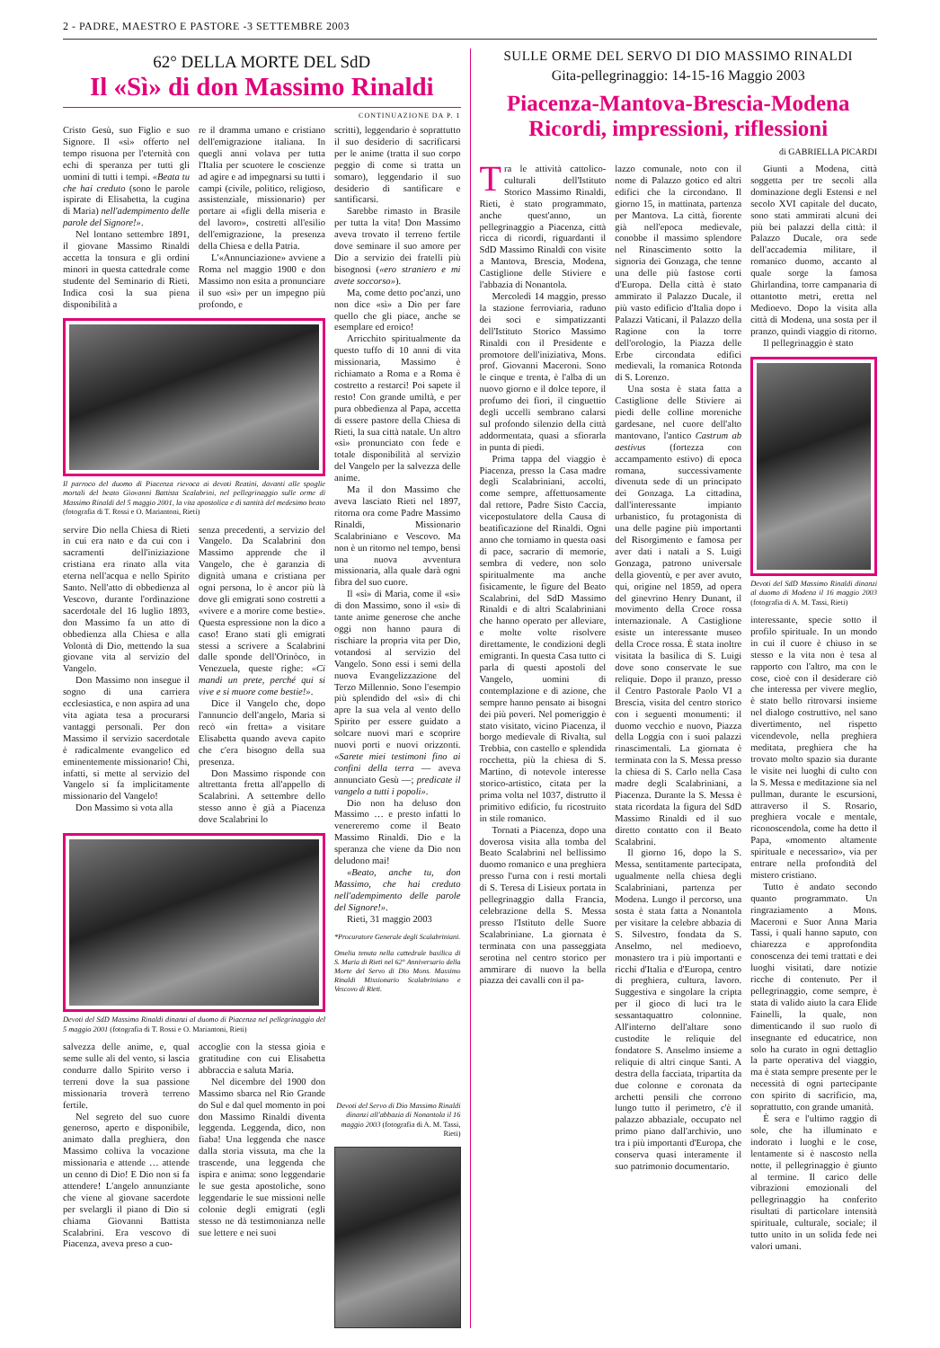2 - PADRE, MAESTRO E PASTORE -3 SETTEMBRE 2003
62° DELLA MORTE DEL SdD
Il «Sì» di don Massimo Rinaldi
CONTINUAZIONE DA P. 1
Cristo Gesù, suo Figlio e suo Signore. Il «sì» offerto nel tempo risuona per l'eternità con echi di speranza per tutti gli uomini di tutti i tempi. «Beata tu che hai creduto (sono le parole ispirate di Elisabetta, la cugina di Maria) nell'adempimento delle parole del Signore!».
Nel lontano settembre 1891, il giovane Massimo Rinaldi accetta la tonsura e gli ordini minori in questa cattedrale come studente del Seminario di Rieti. Indica così la sua piena disponibilità a
re il dramma umano e cristiano dell'emigrazione italiana. In quegli anni volava per tutta l'Italia per scuotere le coscienze ad agire e ad impegnarsi su tutti i campi (civile, politico, religioso, assistenziale, missionario) per portare ai «figli della miseria e del lavoro», costretti all'esilio dell'emigrazione, la presenza della Chiesa e della Patria.
L'«Annunciazione» avviene a Roma nel maggio 1900 e don Massimo non esita a pronunciare il suo «sì» per un impegno più profondo, e
Il parroco del duomo di Piacenza rievoca ai devoti Reatini, davanti alle spoglie mortali del beato Giovanni Battista Scalabrini, nel pellegrinaggio sulle orme di Massimo Rinaldi del 5 maggio 2001, la vita apostolica e di santità del medesimo beato (fotografia di T. Rossi e O. Mariantoni, Rieti)
servire Dio nella Chiesa di Rieti in cui era nato e da cui con i sacramenti dell'iniziazione cristiana era rinato alla vita eterna nell'acqua e nello Spirito Santo. Nell'atto di obbedienza al Vescovo, durante l'ordinazione sacerdotale del 16 luglio 1893, don Massimo fa un atto di obbedienza alla Chiesa e alla Volontà di Dio, mettendo la sua giovane vita al servizio del Vangelo.
Don Massimo non insegue il sogno di una carriera ecclesiastica, e non aspira ad una vita agiata tesa a procurarsi vantaggi personali. Per don Massimo il servizio sacerdotale è radicalmente evangelico ed eminentemente missionario! Chi, infatti, si mette al servizio del Vangelo si fa implicitamente missionario del Vangelo!
Don Massimo si vota alla
senza precedenti, a servizio del Vangelo. Da Scalabrini don Massimo apprende che il Vangelo, che è garanzia di dignità umana e cristiana per ogni persona, lo è ancor più là dove gli emigrati sono costretti a «vivere e a morire come bestie». Questa espressione non la dico a caso! Erano stati gli emigrati stessi a scrivere a Scalabrini dalle sponde dell'Orinòco, in Venezuela, queste righe: «Ci mandi un prete, perché qui si vive e si muore come bestie!».
Dice il Vangelo che, dopo l'annuncio dell'angelo, Maria si recò «in fretta» a visitare Elisabetta quando aveva capito che c'era bisogno della sua presenza.
Don Massimo risponde con altrettanta fretta all'appello di Scalabrini. A settembre dello stesso anno è già a Piacenza dove Scalabrini lo
Devoti del SdD Massimo Rinaldi dinanzi al duomo di Piacenza nel pellegrinaggio del 5 maggio 2001 (fotografia di T. Rossi e O. Mariantoni, Rieti)
salvezza delle anime, e, qual seme sulle ali del vento, si lascia condurre dallo Spirito verso i terreni dove la sua passione missionaria troverà terreno fertile.
Nel segreto del suo cuore generoso, aperto e disponibile, animato dalla preghiera, don Massimo coltiva la vocazione missionaria e attende … attende un cenno di Dio! E Dio non si fa attendere! L'angelo annunziante che viene al giovane sacerdote per svelargli il piano di Dio si chiama Giovanni Battista Scalabrini. Era vescovo di Piacenza, aveva preso a cuo-
accoglie con la stessa gioia e gratitudine con cui Elisabetta abbraccia e saluta Maria.
Nel dicembre del 1900 don Massimo sbarca nel Rio Grande do Sul e dal quel momento in poi don Massimo Rinaldi diventa leggenda. Leggenda, dico, non fiaba! Una leggenda che nasce dalla storia vissuta, ma che la trascende, una leggenda che ispira e anima: sono leggendarie le sue gesta apostoliche, sono leggendarie le sue missioni nelle colonie degli emigrati (egli stesso ne dà testimonianza nelle sue lettere e nei suoi
scritti), leggendario è soprattutto il suo desiderio di sacrificarsi per le anime (tratta il suo corpo peggio di come si tratta un somaro), leggendario il suo desiderio di santificare e santificarsi.
Sarebbe rimasto in Brasile per tutta la vita! Don Massimo aveva trovato il terreno fertile dove seminare il suo amore per Dio a servizio dei fratelli più bisognosi («ero straniero e mi avete soccorso»).
Ma, come detto poc'anzi, uno non dice «sì» a Dio per fare quello che gli piace, anche se esemplare ed eroico!
Arricchito spiritualmente da questo tuffo di 10 anni di vita missionaria, Massimo è richiamato a Roma e a Roma è costretto a restarci! Poi sapete il resto! Con grande umiltà, e per pura obbedienza al Papa, accetta di essere pastore della Chiesa di Rieti, la sua città natale. Un altro «sì» pronunciato con fede e totale disponibilità al servizio del Vangelo per la salvezza delle anime.
Ma il don Massimo che aveva lasciato Rieti nel 1897, ritorna ora come Padre Massimo Rinaldi, Missionario Scalabriniano e Vescovo. Ma non è un ritorno nel tempo, bensì una nuova avventura missionaria, alla quale darà ogni fibra del suo cuore.
Il «sì» di Maria, come il «sì» di don Massimo, sono il «sì» di tante anime generose che anche oggi non hanno paura di rischiare la propria vita per Dio, votandosi al servizio del Vangelo. Sono essi i semi della nuova Evangelizzazione del Terzo Millennio. Sono l'esempio più splendido del «sì» di chi apre la sua vela al vento dello Spirito per essere guidato a solcare nuovi mari e scoprire nuovi porti e nuovi orizzonti. «Sarete miei testimoni fino ai confini della terra — aveva annunciato Gesù —; predicate il vangelo a tutti i popoli».
Dio non ha deluso don Massimo … e presto infatti lo venereremo come il Beato Massimo Rinaldi. Dio e la speranza che viene da Dio non deludono mai!
«Beato, anche tu, don Massimo, che hai creduto nell'adempimento delle parole del Signore!».
Rieti, 31 maggio 2003
*Procuratore Generale degli Scalabriniani.
Omelia tenuta nella cattedrale basilica di S. Maria di Rieti nel 62° Anniversario della Morte del Servo di Dio Mons. Massimo Rinaldi Missionario Scalabriniano e Vescovo di Rieti.
Devoti del Servo di Dio Massimo Rinaldi dinanzi all'abbazia di Nonantola il 16 maggio 2003 (fotografia di A. M. Tassi, Rieti)
SULLE ORME DEL SERVO DI DIO MASSIMO RINALDI
Gita-pellegrinaggio: 14-15-16 Maggio 2003
Piacenza-Mantova-Brescia-Modena
Ricordi, impressioni, riflessioni
di GABRIELLA PICARDI
Tra le attività cattolico-culturali dell'Istituto Storico Massimo Rinaldi, Rieti, è stato programmato, anche quest'anno, un pellegrinaggio a Piacenza, città ricca di ricordi, riguardanti il SdD Massimo Rinaldi con visite a Mantova, Brescia, Modena, Castiglione delle Stiviere e l'abbazia di Nonantola.
Mercoledì 14 maggio, presso la stazione ferroviaria, raduno dei soci e simpatizzanti dell'Istituto Storico Massimo Rinaldi con il Presidente e promotore dell'iniziativa, Mons. prof. Giovanni Maceroni. Sono le cinque e trenta, è l'alba di un nuovo giorno e il dolce tepore, il profumo dei fiori, il cinguettio degli uccelli sembrano calarsi sul profondo silenzio della città addormentata, quasi a sfiorarla in punta di piedi.
Prima tappa del viaggio è Piacenza, presso la Casa madre degli Scalabriniani, accolti, come sempre, affettuosamente dal rettore, Padre Sisto Caccia, vicepostulatore della Causa di beatificazione del Rinaldi. Ogni anno che torniamo in questa oasi di pace, sacrario di memorie, sembra di vedere, non solo spiritualmente ma anche fisicamente, le figure del Beato Scalabrini, del SdD Massimo Rinaldi e di altri Scalabriniani che hanno operato per alleviare, e molte volte risolvere direttamente, le condizioni degli emigranti. In questa Casa tutto ci parla di questi apostoli del Vangelo, uomini di contemplazione e di azione, che sempre hanno pensato ai bisogni dei più poveri. Nel pomeriggio è stato visitato, vicino Piacenza, il borgo medievale di Rivalta, sul Trebbia, con castello e splendida rocchetta, più la chiesa di S. Martino, di notevole interesse storico-artistico, citata per la prima volta nel 1037, distrutto il primitivo edificio, fu ricostruito in stile romanico.
Tornati a Piacenza, dopo una doverosa visita alla tomba del Beato Scalabrini nel bellissimo duomo romanico e una preghiera presso l'urna con i resti mortali di S. Teresa di Lisieux portata in pellegrinaggio dalla Francia, celebrazione della S. Messa presso l'Istituto delle Suore Scalabriniane. La giornata è terminata con una passeggiata serotina nel centro storico per ammirare di nuovo la bella piazza dei cavalli con il pa-
lazzo comunale, noto con il nome di Palazzo gotico ed altri edifici che la circondano. Il giorno 15, in mattinata, partenza per Mantova. La città, fiorente già nell'epoca medievale, conobbe il massimo splendore nel Rinascimento sotto la signoria dei Gonzaga, che tenne una delle più fastose corti d'Europa. Della città è stato ammirato il Palazzo Ducale, il più vasto edificio d'Italia dopo i Palazzi Vaticani, il Palazzo della Ragione con la torre dell'orologio, la Piazza delle Erbe circondata edifici medievali, la romanica Rotonda di S. Lorenzo.
Una sosta è stata fatta a Castiglione delle Stiviere ai piedi delle colline moreniche gardesane, nel cuore dell'alto mantovano, l'antico Castrum ab aestivus (fortezza con accampamento estivo) di epoca romana, successivamente divenuta sede di un principato dei Gonzaga. La cittadina, dall'interessante impianto urbanistico, fu protagonista di una delle pagine più importanti del Risorgimento e famosa per aver dati i natali a S. Luigi Gonzaga, patrono universale della gioventù, e per aver avuto, qui, origine nel 1859, ad opera del ginevrino Henry Dunant, il movimento della Croce rossa internazionale. A Castiglione esiste un interessante museo della Croce rossa. È stata inoltre visitata la basilica di S. Luigi dove sono conservate le sue reliquie. Dopo il pranzo, presso il Centro Pastorale Paolo VI a Brescia, visita del centro storico con i seguenti monumenti: il duomo vecchio e nuovo, Piazza della Loggia con i suoi palazzi rinascimentali. La giornata è terminata con la S. Messa presso la chiesa di S. Carlo nella Casa madre degli Scalabriniani, a Piacenza. Durante la S. Messa è stata ricordata la figura del SdD Massimo Rinaldi ed il suo diretto contatto con il Beato Scalabrini.
Il giorno 16, dopo la S. Messa, sentitamente partecipata, ugualmente nella chiesa degli Scalabriniani, partenza per Modena. Lungo il percorso, una sosta è stata fatta a Nonantola per visitare la celebre abbazia di S. Silvestro, fondata da S. Anselmo, nel medioevo, monastero tra i più importanti e ricchi d'Italia e d'Europa, centro di preghiera, cultura, lavoro. Suggestiva e singolare la cripta per il gioco di luci tra le sessantaquattro colonnine. All'interno dell'altare sono custodite le reliquie del fondatore S. Anselmo insieme a reliquie di altri cinque Santi. A destra della facciata, tripartita da due colonne e coronata da archetti pensili che corrono lungo tutto il perimetro, c'è il palazzo abbaziale, occupato nel primo piano dall'archivio, uno tra i più importanti d'Europa, che conserva quasi interamente il suo patrimonio documentario.
Giunti a Modena, città soggetta per tre secoli alla dominazione degli Estensi e nel secolo XVI capitale del ducato, sono stati ammirati alcuni dei più bei palazzi della città: il Palazzo Ducale, ora sede dell'accademia militare, il romanico duomo, accanto al quale sorge la famosa Ghirlandina, torre campanaria di ottantotto metri, eretta nel Medioevo. Dopo la visita alla città di Modena, una sosta per il pranzo, quindi viaggio di ritorno.
Il pellegrinaggio è stato
Devoti del SdD Massimo Rinaldi dinanzi al duomo di Modena il 16 maggio 2003 (fotografia di A. M. Tassi, Rieti)
interessante, specie sotto il profilo spirituale. In un mondo in cui il cuore è chiuso in se stesso e la vita non è tesa al rapporto con l'altro, ma con le cose, cioè con il desiderare ciò che interessa per vivere meglio, è stato bello ritrovarsi insieme nel dialogo costruttivo, nel sano divertimento, nel rispetto vicendevole, nella preghiera meditata, preghiera che ha trovato molto spazio sia durante le visite nei luoghi di culto con la S. Messa e meditazione sia nel pullman, durante le escursioni, attraverso il S. Rosario, preghiera vocale e mentale, riconoscendola, come ha detto il Papa, «momento altamente spirituale e necessario», via per entrare nella profondità del mistero cristiano.
Tutto è andato secondo quanto programmato. Un ringraziamento a Mons. Maceroni e Suor Anna Maria Tassi, i quali hanno saputo, con chiarezza e approfondita conoscenza dei temi trattati e dei luoghi visitati, dare notizie ricche di contenuto. Per il pellegrinaggio, come sempre, è stata di valido aiuto la cara Elide Fainelli, la quale, non dimenticando il suo ruolo di insegnante ed educatrice, non solo ha curato in ogni dettaglio la parte operativa del viaggio, ma è stata sempre presente per le necessità di ogni partecipante con spirito di sacrificio, ma, soprattutto, con grande umanità.
È sera e l'ultimo raggio di sole, che ha illuminato e indorato i luoghi e le cose, lentamente si è nascosto nella notte, il pellegrinaggio è giunto al termine. Il carico delle vibrazioni emozionali del pellegrinaggio ha conferito risultati di particolare intensità spirituale, culturale, sociale; il tutto unito in un solida fede nei valori umani.